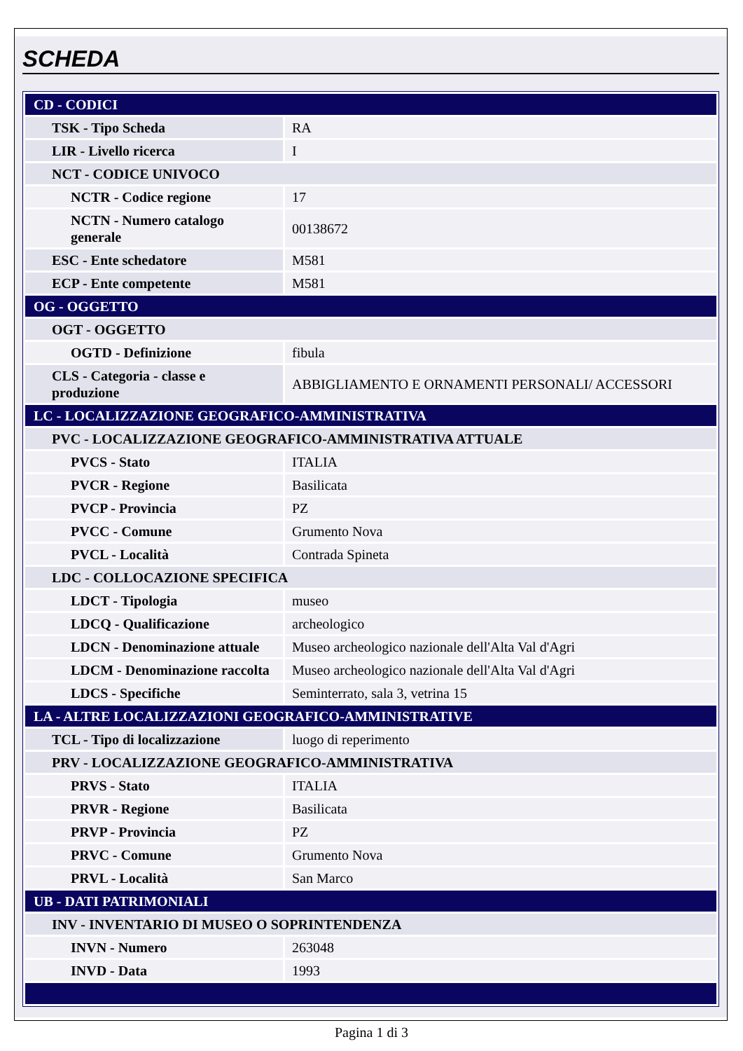SCHEDA
| CD - CODICI | |
| TSK - Tipo Scheda | RA |
| LIR - Livello ricerca | I |
| NCT - CODICE UNIVOCO | |
| NCTR - Codice regione | 17 |
| NCTN - Numero catalogo generale | 00138672 |
| ESC - Ente schedatore | M581 |
| ECP - Ente competente | M581 |
| OG - OGGETTO | |
| OGT - OGGETTO | |
| OGTD - Definizione | fibula |
| CLS - Categoria - classe e produzione | ABBIGLIAMENTO E ORNAMENTI PERSONALI/ ACCESSORI |
| LC - LOCALIZZAZIONE GEOGRAFICO-AMMINISTRATIVA | |
| PVC - LOCALIZZAZIONE GEOGRAFICO-AMMINISTRATIVA ATTUALE | |
| PVCS - Stato | ITALIA |
| PVCR - Regione | Basilicata |
| PVCP - Provincia | PZ |
| PVCC - Comune | Grumento Nova |
| PVCL - Località | Contrada Spineta |
| LDC - COLLOCAZIONE SPECIFICA | |
| LDCT - Tipologia | museo |
| LDCQ - Qualificazione | archeologico |
| LDCN - Denominazione attuale | Museo archeologico nazionale dell'Alta Val d'Agri |
| LDCM - Denominazione raccolta | Museo archeologico nazionale dell'Alta Val d'Agri |
| LDCS - Specifiche | Seminterrato, sala 3, vetrina 15 |
| LA - ALTRE LOCALIZZAZIONI GEOGRAFICO-AMMINISTRATIVE | |
| TCL - Tipo di localizzazione | luogo di reperimento |
| PRV - LOCALIZZAZIONE GEOGRAFICO-AMMINISTRATIVA | |
| PRVS - Stato | ITALIA |
| PRVR - Regione | Basilicata |
| PRVP - Provincia | PZ |
| PRVC - Comune | Grumento Nova |
| PRVL - Località | San Marco |
| UB - DATI PATRIMONIALI | |
| INV - INVENTARIO DI MUSEO O SOPRINTENDENZA | |
| INVN - Numero | 263048 |
| INVD - Data | 1993 |
Pagina 1 di 3